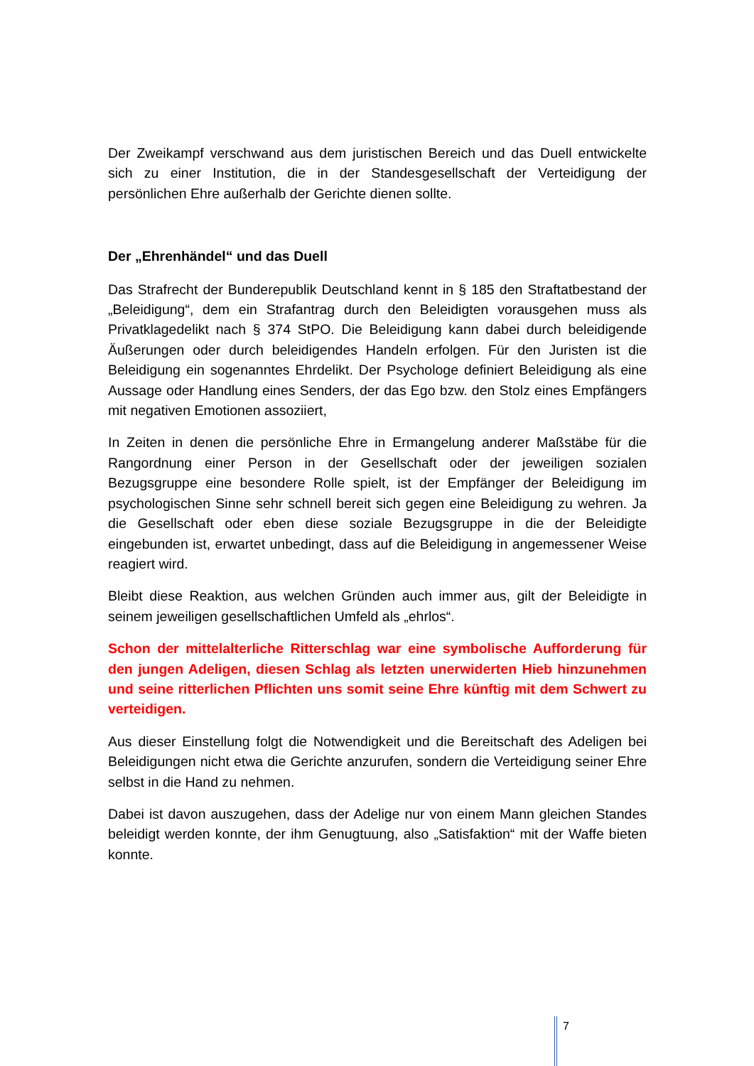Der Zweikampf verschwand aus dem juristischen Bereich und das Duell entwickelte sich zu einer Institution, die in der Standesgesellschaft der Verteidigung der persönlichen Ehre außerhalb der Gerichte dienen sollte.
Der „Ehrenhändel“ und das Duell
Das Strafrecht der Bunderepublik Deutschland kennt in § 185 den Straftatbestand der „Beleidigung“, dem ein Strafantrag durch den Beleidigten vorausgehen muss als Privatklagedelikt nach § 374 StPO. Die Beleidigung kann dabei durch beleidigende Äußerungen oder durch beleidigendes Handeln erfolgen. Für den Juristen ist die Beleidigung ein sogenanntes Ehrdelikt. Der Psychologe definiert Beleidigung als eine Aussage oder Handlung eines Senders, der das Ego bzw. den Stolz eines Empfängers mit negativen Emotionen assoziiert,
In Zeiten in denen die persönliche Ehre in Ermangelung anderer Maßstäbe für die Rangordnung einer Person in der Gesellschaft oder der jeweiligen sozialen Bezugsgruppe eine besondere Rolle spielt, ist der Empfänger der Beleidigung im psychologischen Sinne sehr schnell bereit sich gegen eine Beleidigung zu wehren. Ja die Gesellschaft oder eben diese soziale Bezugsgruppe in die der Beleidigte eingebunden ist, erwartet unbedingt, dass auf die Beleidigung in angemessener Weise reagiert wird.
Bleibt diese Reaktion, aus welchen Gründen auch immer aus, gilt der Beleidigte in seinem jeweiligen gesellschaftlichen Umfeld als „ehrlos“.
Schon der mittelalterliche Ritterschlag war eine symbolische Aufforderung für den jungen Adeligen, diesen Schlag als letzten unerwiderten Hieb hinzunehmen und seine ritterlichen Pflichten uns somit seine Ehre künftig mit dem Schwert zu verteidigen.
Aus dieser Einstellung folgt die Notwendigkeit und die Bereitschaft des Adeligen bei Beleidigungen nicht etwa die Gerichte anzurufen, sondern die Verteidigung seiner Ehre selbst in die Hand zu nehmen.
Dabei ist davon auszugehen, dass der Adelige nur von einem Mann gleichen Standes beleidigt werden konnte, der ihm Genugtuung, also „Satisfaktion“ mit der Waffe bieten konnte.
7